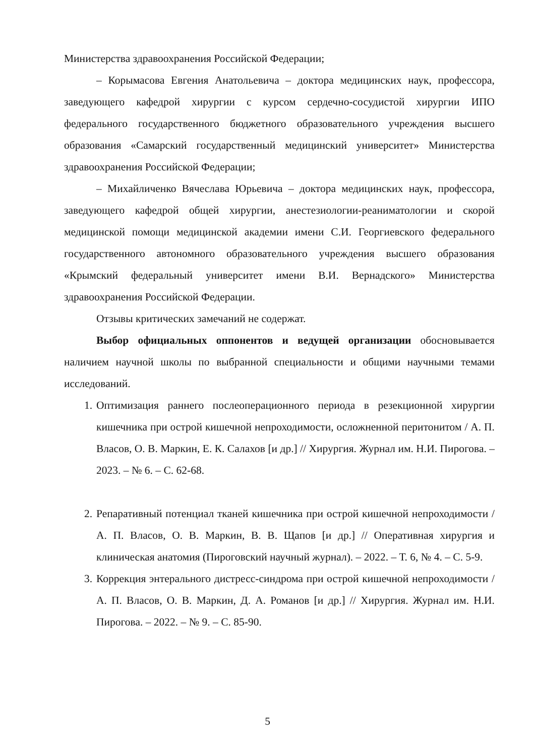Министерства здравоохранения Российской Федерации;
– Корымасова Евгения Анатольевича – доктора медицинских наук, профессора, заведующего кафедрой хирургии с курсом сердечно-сосудистой хирургии ИПО федерального государственного бюджетного образовательного учреждения высшего образования «Самарский государственный медицинский университет» Министерства здравоохранения Российской Федерации;
– Михайличенко Вячеслава Юрьевича – доктора медицинских наук, профессора, заведующего кафедрой общей хирургии, анестезиологии-реаниматологии и скорой медицинской помощи медицинской академии имени С.И. Георгиевского федерального государственного автономного образовательного учреждения высшего образования «Крымский федеральный университет имени В.И. Вернадского» Министерства здравоохранения Российской Федерации.
Отзывы критических замечаний не содержат.
Выбор официальных оппонентов и ведущей организации обосновывается наличием научной школы по выбранной специальности и общими научными темами исследований.
1. Оптимизация раннего послеоперационного периода в резекционной хирургии кишечника при острой кишечной непроходимости, осложненной перитонитом / А. П. Власов, О. В. Маркин, Е. К. Салахов [и др.] // Хирургия. Журнал им. Н.И. Пирогова. – 2023. – № 6. – С. 62-68.
2. Репаративный потенциал тканей кишечника при острой кишечной непроходимости / А. П. Власов, О. В. Маркин, В. В. Щапов [и др.] // Оперативная хирургия и клиническая анатомия (Пироговский научный журнал). – 2022. – Т. 6, № 4. – С. 5-9.
3. Коррекция энтерального дистресс-синдрома при острой кишечной непроходимости / А. П. Власов, О. В. Маркин, Д. А. Романов [и др.] // Хирургия. Журнал им. Н.И. Пирогова. – 2022. – № 9. – С. 85-90.
5